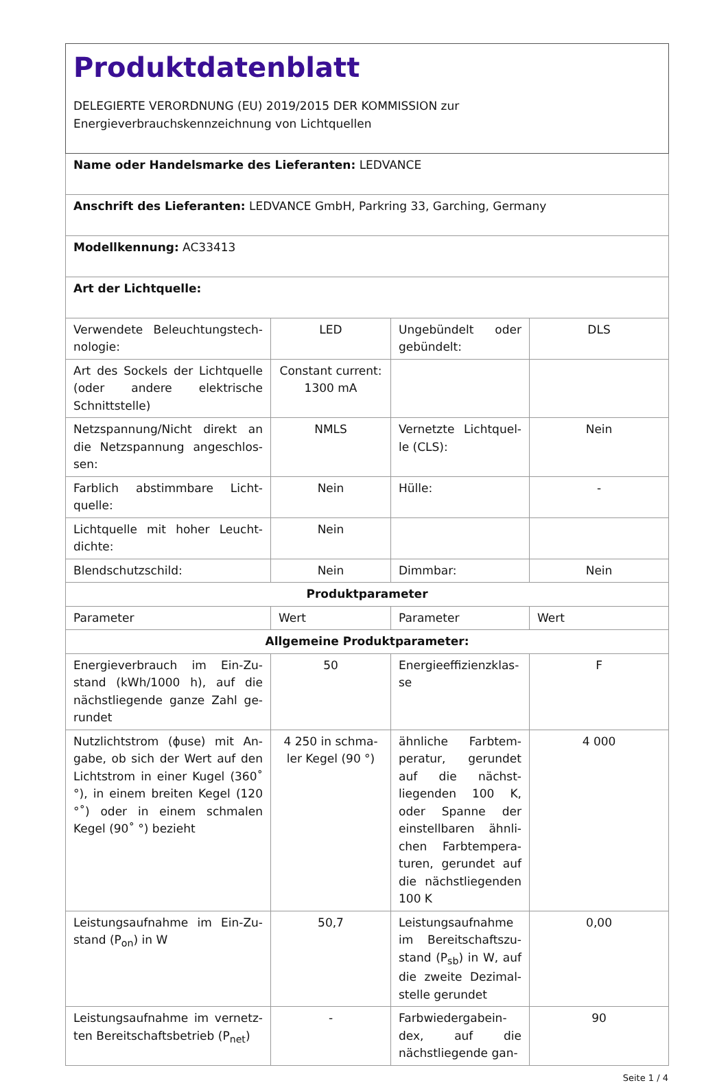| Produktdatenblatt DELEGIERTE VERORDNUNG (EU) 2019/2015 DER KOMMISSION zur Energieverbrauchskennzeichnung von Lichtquellen | | | |
| Name oder Handelsmarke des Lieferanten: LEDVANCE | | | |
| Anschrift des Lieferanten: LEDVANCE GmbH, Parkring 33, Garching, Germany | | | |
| Modellkennung: AC33413 | | | |
| Art der Lichtquelle: | | | |
| Verwendete Beleuchtungstech­nologie: | LED | Ungebündelt oder gebündelt: | DLS |
| Art des Sockels der Lichtquelle (oder andere elektrische Schnittstelle) | Constant cur­rent: 1300 mA | | |
| Netzspannung/Nicht direkt an die Netzspannung angeschlos­sen: | NMLS | Vernetzte Lichtquel­le (CLS): | Nein |
| Farblich abstimmbare Licht­quelle: | Nein | Hülle: | - |
| Lichtquelle mit hoher Leucht­dichte: | Nein | | |
| Blendschutzschild: | Nein | Dimmbar: | Nein |
| Produktparameter | | | |
| Parameter | Wert | Parameter | Wert |
| Allgemeine Produktparameter: | | | |
| Energieverbrauch im Ein-Zu­stand (kWh/1000 h), auf die nächstliegende ganze Zahl ge­rundet | 50 | Energieeffizienzklas­se | F |
| Nutzlichtstrom (ϕuse) mit An­gabe, ob sich der Wert auf den Lichtstrom in einer Kugel (360˚ °), in einem breiten Kegel (120 °˚) oder in einem schmalen Kegel (90˚ °) bezieht | 4 250 in schma­ler Kegel (90 °) | ähnliche Farbtem­peratur, gerundet auf die nächst­liegenden 100 K, oder Spanne der einstellbaren ähnli­chen Farbtempera­turen, gerundet auf die nächstliegenden 100 K | 4 000 |
| Leistungsaufnahme im Ein-Zu­stand (P<sub>on</sub>) in W | 50,7 | Leistungsaufnahme im Bereitschaftszu­stand (P<sub>sb</sub>) in W, auf die zweite Dezimal­stelle gerundet | 0,00 |
| Leistungsaufnahme im vernetz­ten Bereitschaftsbetrieb (P<sub>net</sub>) | - | Farbwiedergabein­dex, auf die nächstliegende gan- | 90 |
Seite 1 / 4